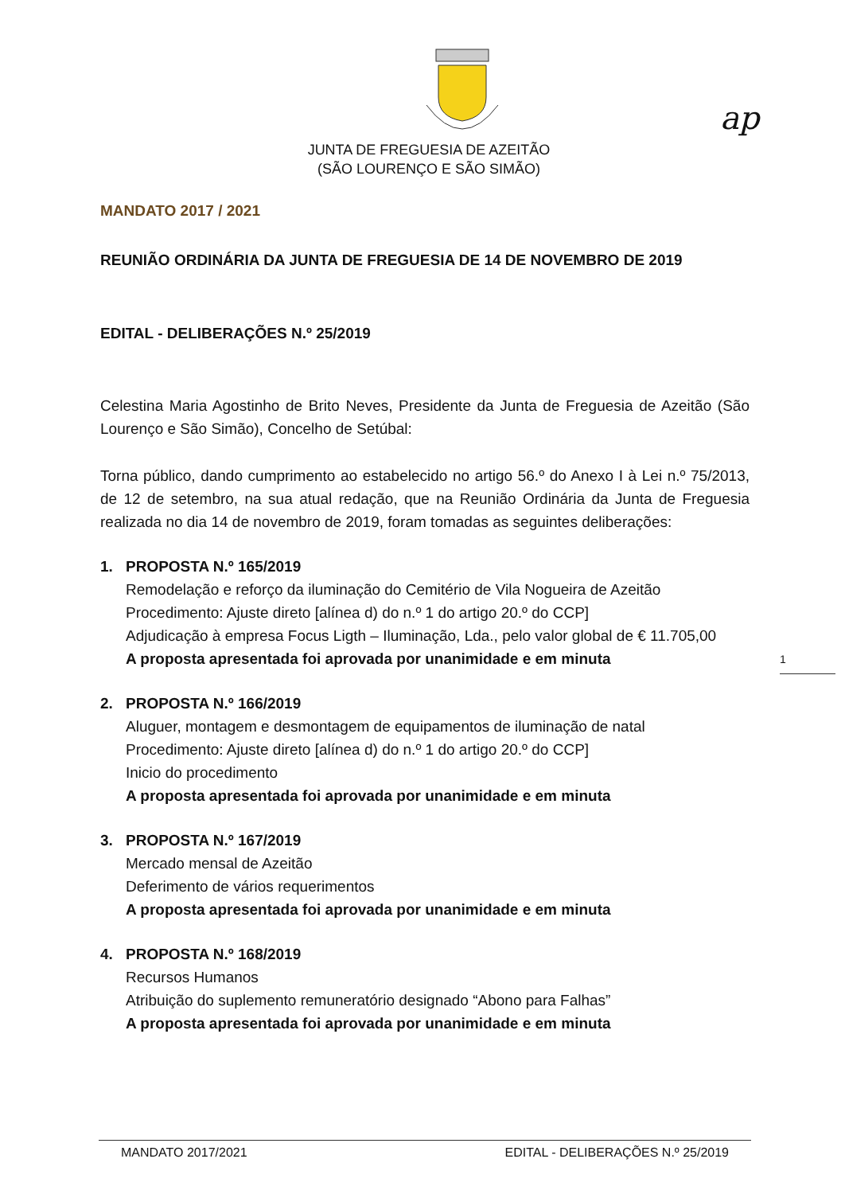ap
JUNTA DE FREGUESIA DE AZEITÃO
(SÃO LOURENÇO E SÃO SIMÃO)
MANDATO 2017 / 2021
REUNIÃO ORDINÁRIA DA JUNTA DE FREGUESIA DE 14 DE NOVEMBRO DE 2019
EDITAL - DELIBERAÇÕES N.º 25/2019
Celestina Maria Agostinho de Brito Neves, Presidente da Junta de Freguesia de Azeitão (São Lourenço e São Simão), Concelho de Setúbal:
Torna público, dando cumprimento ao estabelecido no artigo 56.º do Anexo I à Lei n.º 75/2013, de 12 de setembro, na sua atual redação, que na Reunião Ordinária da Junta de Freguesia realizada no dia 14 de novembro de 2019, foram tomadas as seguintes deliberações:
1. PROPOSTA N.º 165/2019
Remodelação e reforço da iluminação do Cemitério de Vila Nogueira de Azeitão
Procedimento: Ajuste direto [alínea d) do n.º 1 do artigo 20.º do CCP]
Adjudicação à empresa Focus Ligth – Iluminação, Lda., pelo valor global de € 11.705,00
A proposta apresentada foi aprovada por unanimidade e em minuta
2. PROPOSTA N.º 166/2019
Aluguer, montagem e desmontagem de equipamentos de iluminação de natal
Procedimento: Ajuste direto [alínea d) do n.º 1 do artigo 20.º do CCP]
Inicio do procedimento
A proposta apresentada foi aprovada por unanimidade e em minuta
3. PROPOSTA N.º 167/2019
Mercado mensal de Azeitão
Deferimento de vários requerimentos
A proposta apresentada foi aprovada por unanimidade e em minuta
4. PROPOSTA N.º 168/2019
Recursos Humanos
Atribuição do suplemento remuneratório designado “Abono para Falhas”
A proposta apresentada foi aprovada por unanimidade e em minuta
1
MANDATO 2017/2021 EDITAL - DELIBERAÇÕES N.º 25/2019